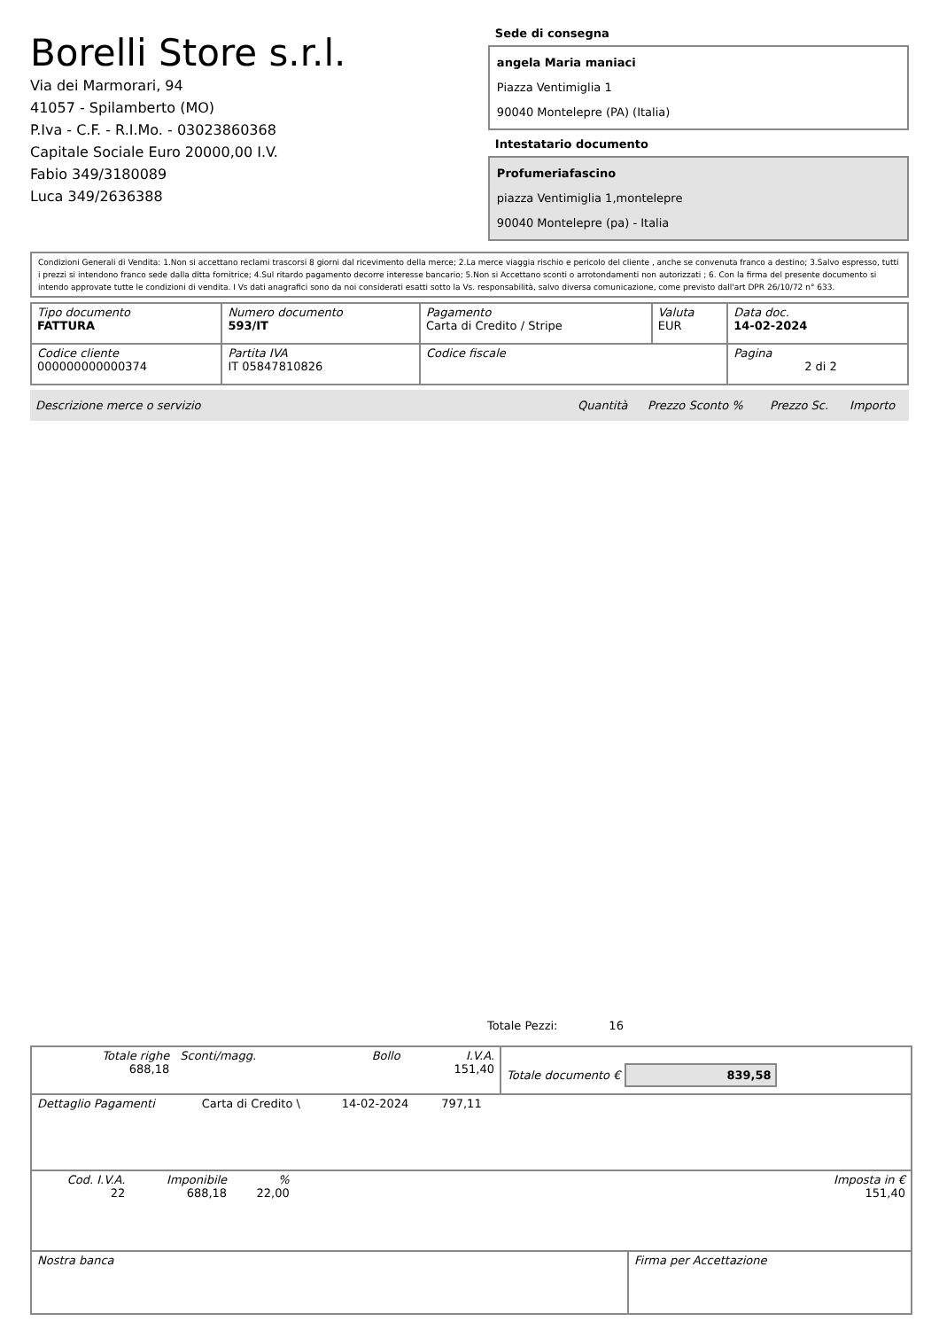Borelli Store s.r.l.
Via dei Marmorari, 94
41057 - Spilamberto (MO)
P.Iva - C.F. - R.I.Mo. - 03023860368
Capitale Sociale Euro 20000,00 I.V.
Fabio 349/3180089
Luca 349/2636388
Sede di consegna
angela Maria maniaci
Piazza Ventimiglia 1
90040 Montelepre (PA) (Italia)
Intestatario documento
Profumeriafascino
piazza Ventimiglia 1,montelepre
90040 Montelepre (pa) - Italia
Condizioni Generali di Vendita: 1.Non si accettano reclami trascorsi 8 giorni dal ricevimento della merce; 2.La merce viaggia rischio e pericolo del cliente , anche se convenuta franco a destino; 3.Salvo espresso, tutti i prezzi si intendono franco sede dalla ditta fornitrice; 4.Sul ritardo pagamento decorre interesse bancario; 5.Non si Accettano sconti o arrotondamenti non autorizzati ; 6. Con la firma del presente documento si intendo approvate tutte le condizioni di vendita. I Vs dati anagrafici sono da noi considerati esatti sotto la Vs. responsabilità, salvo diversa comunicazione, come previsto dall'art DPR 26/10/72 n° 633.
| Tipo documento FATTURA | Numero documento 593/IT | Pagamento Carta di Credito / Stripe | Valuta EUR | Data doc. 14-02-2024 |
| Codice cliente 000000000000374 | Partita IVA IT 05847810826 | Codice fiscale | | Pagina 2 di 2 |
| Descrizione merce o servizio | Quantità | Prezzo Sconto % | Prezzo Sc. | Importo |
Totale Pezzi: 16
| Totale righe 688,18 | Sconti/magg. | Bollo | I.V.A. 151,40 | Totale documento € 839,58 |
| Dettaglio Pagamenti | Carta di Credito \ | 14-02-2024 | 797,11 | |
| Cod. I.V.A. 22 | Imponibile 688,18 | % 22,00 | | Imposta in € 151,40 |
| Nostra banca | Firma per Accettazione |